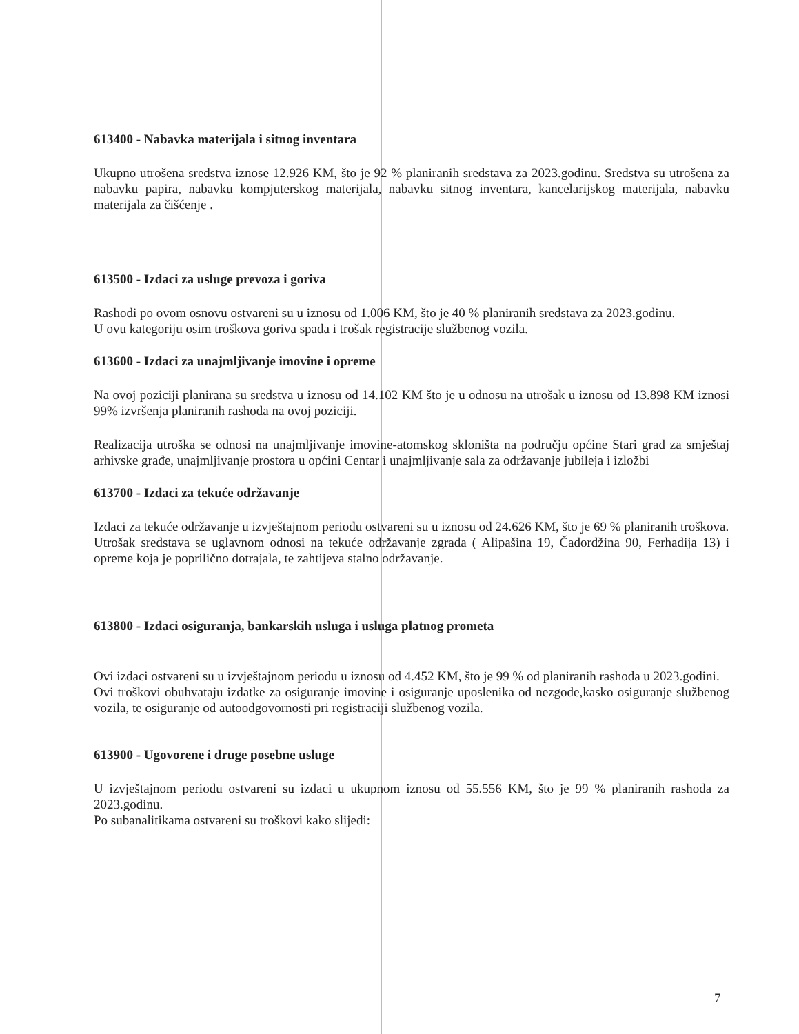613400 - Nabavka materijala i sitnog inventara
Ukupno utrošena sredstva iznose 12.926 KM, što je 92 % planiranih sredstava za 2023.godinu. Sredstva su utrošena za nabavku papira, nabavku kompjuterskog materijala, nabavku sitnog inventara, kancelarijskog materijala, nabavku materijala za čišćenje .
613500 - Izdaci za usluge prevoza i goriva
Rashodi po ovom osnovu ostvareni su u iznosu od 1.006 KM, što je 40 % planiranih sredstava za 2023.godinu.
U ovu kategoriju osim troškova goriva spada i trošak registracije službenog vozila.
613600 - Izdaci za unajmljivanje imovine i opreme
Na ovoj poziciji planirana su sredstva u iznosu od 14.102 KM što je u odnosu na utrošak u iznosu od 13.898 KM iznosi 99% izvršenja planiranih rashoda na ovoj poziciji.
Realizacija utroška se odnosi na unajmljivanje imovine-atomskog skloništa na području općine Stari grad za smještaj arhivske građe, unajmljivanje prostora u općini Centar i unajmljivanje sala za održavanje jubileja i izložbi
613700 - Izdaci za tekuće održavanje
Izdaci za tekuće održavanje u izvještajnom periodu ostvareni su u iznosu od 24.626 KM, što je 69 % planiranih troškova.
Utrošak sredstava se uglavnom odnosi na tekuće održavanje zgrada ( Alipašina 19, Čadordžina 90, Ferhadija 13) i opreme koja je poprilično dotrajala, te zahtijeva stalno održavanje.
613800 - Izdaci osiguranja, bankarskih usluga i usluga platnog prometa
Ovi izdaci ostvareni su u izvještajnom periodu u iznosu od 4.452 KM, što je 99 % od planiranih rashoda u 2023.godini.
Ovi troškovi obuhvataju izdatke za osiguranje imovine i osiguranje uposlenika od nezgode,kasko osiguranje službenog vozila, te osiguranje od autoodgovornosti pri registraciji službenog vozila.
613900 - Ugovorene i druge posebne usluge
U izvještajnom periodu ostvareni su izdaci u ukupnom iznosu od 55.556 KM, što je 99 % planiranih rashoda za 2023.godinu.
Po subanalitikama ostvareni su troškovi kako slijedi:
7